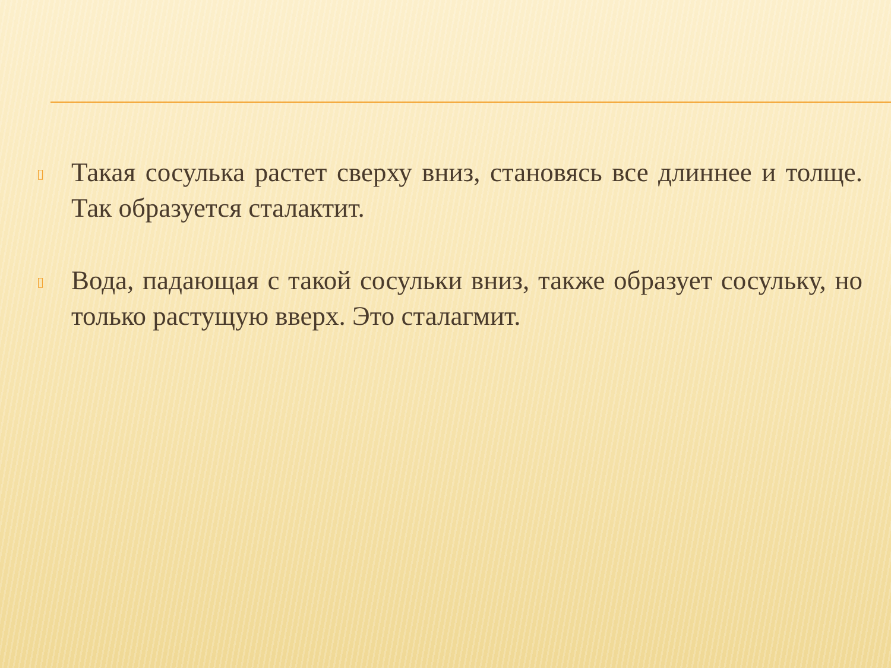▯
Такая сосулька растет сверху вниз, становясь все длиннее и толще. Так образуется сталактит.
▯
Вода, падающая с такой сосульки вниз, также образует сосульку, но только растущую вверх. Это сталагмит.